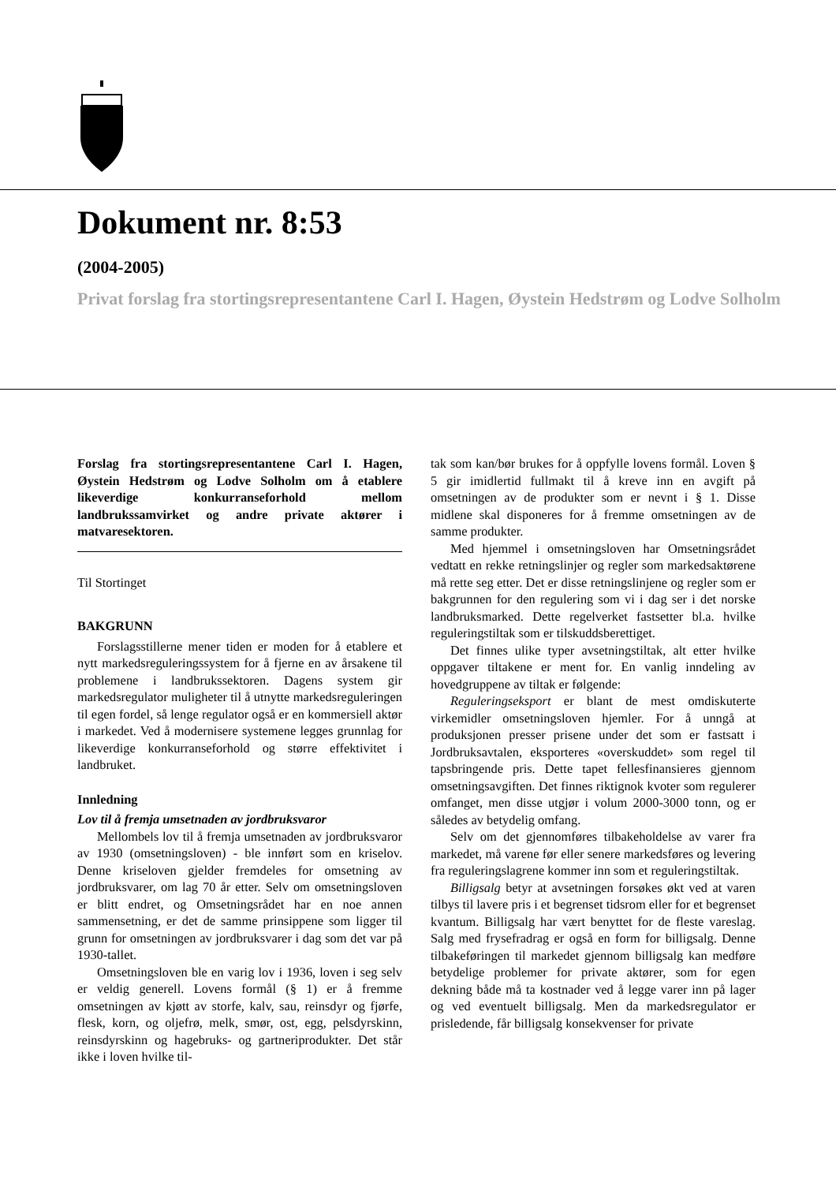Dokument nr. 8:53
(2004-2005)
Privat forslag fra stortingsrepresentantene Carl I. Hagen, Øystein Hedstrøm og Lodve Solholm
Forslag fra stortingsrepresentantene Carl I. Hagen, Øystein Hedstrøm og Lodve Solholm om å etablere likeverdige konkurranseforhold mellom landbrukssamvirket og andre private aktører i matvaresektoren.
Til Stortinget
BAKGRUNN
Forslagsstillerne mener tiden er moden for å etablere et nytt markedsreguleringssystem for å fjerne en av årsakene til problemene i landbrukssektoren. Dagens system gir markedsregulator muligheter til å utnytte markedsreguleringen til egen fordel, så lenge regulator også er en kommersiell aktør i markedet. Ved å modernisere systemene legges grunnlag for likeverdige konkurranseforhold og større effektivitet i landbruket.
Innledning
Lov til å fremja umsetnaden av jordbruksvaror
Mellombels lov til å fremja umsetnaden av jordbruksvaror av 1930 (omsetningsloven) - ble innført som en kriselov. Denne kriseloven gjelder fremdeles for omsetning av jordbruksvarer, om lag 70 år etter. Selv om omsetningsloven er blitt endret, og Omsetningsrådet har en noe annen sammensetning, er det de samme prinsippene som ligger til grunn for omsetningen av jordbruksvarer i dag som det var på 1930-tallet.
Omsetningsloven ble en varig lov i 1936, loven i seg selv er veldig generell. Lovens formål (§ 1) er å fremme omsetningen av kjøtt av storfe, kalv, sau, reinsdyr og fjørfe, flesk, korn, og oljefrø, melk, smør, ost, egg, pelsdyrskinn, reinsdyrskinn og hagebruks- og gartneriprodukter. Det står ikke i loven hvilke til-
tak som kan/bør brukes for å oppfylle lovens formål. Loven § 5 gir imidlertid fullmakt til å kreve inn en avgift på omsetningen av de produkter som er nevnt i § 1. Disse midlene skal disponeres for å fremme omsetningen av de samme produkter.
Med hjemmel i omsetningsloven har Omsetningsrådet vedtatt en rekke retningslinjer og regler som markedsaktørene må rette seg etter. Det er disse retningslinjene og regler som er bakgrunnen for den regulering som vi i dag ser i det norske landbruksmarked. Dette regelverket fastsetter bl.a. hvilke reguleringstiltak som er tilskuddsberettiget.
Det finnes ulike typer avsetningstiltak, alt etter hvilke oppgaver tiltakene er ment for. En vanlig inndeling av hovedgruppene av tiltak er følgende:
Reguleringseksport er blant de mest omdiskuterte virkemidler omsetningsloven hjemler. For å unngå at produksjonen presser prisene under det som er fastsatt i Jordbruksavtalen, eksporteres «overskuddet» som regel til tapsbringende pris. Dette tapet fellesfinansieres gjennom omsetningsavgiften. Det finnes riktignok kvoter som regulerer omfanget, men disse utgjør i volum 2000-3000 tonn, og er således av betydelig omfang.
Selv om det gjennomføres tilbakeholdelse av varer fra markedet, må varene før eller senere markedsføres og levering fra reguleringslagrene kommer inn som et reguleringstiltak.
Billigsalg betyr at avsetningen forsøkes økt ved at varen tilbys til lavere pris i et begrenset tidsrom eller for et begrenset kvantum. Billigsalg har vært benyttet for de fleste vareslag. Salg med frysefradrag er også en form for billigsalg. Denne tilbakeføringen til markedet gjennom billigsalg kan medføre betydelige problemer for private aktører, som for egen dekning både må ta kostnader ved å legge varer inn på lager og ved eventuelt billigsalg. Men da markedsregulator er prisledende, får billigsalg konsekvenser for private